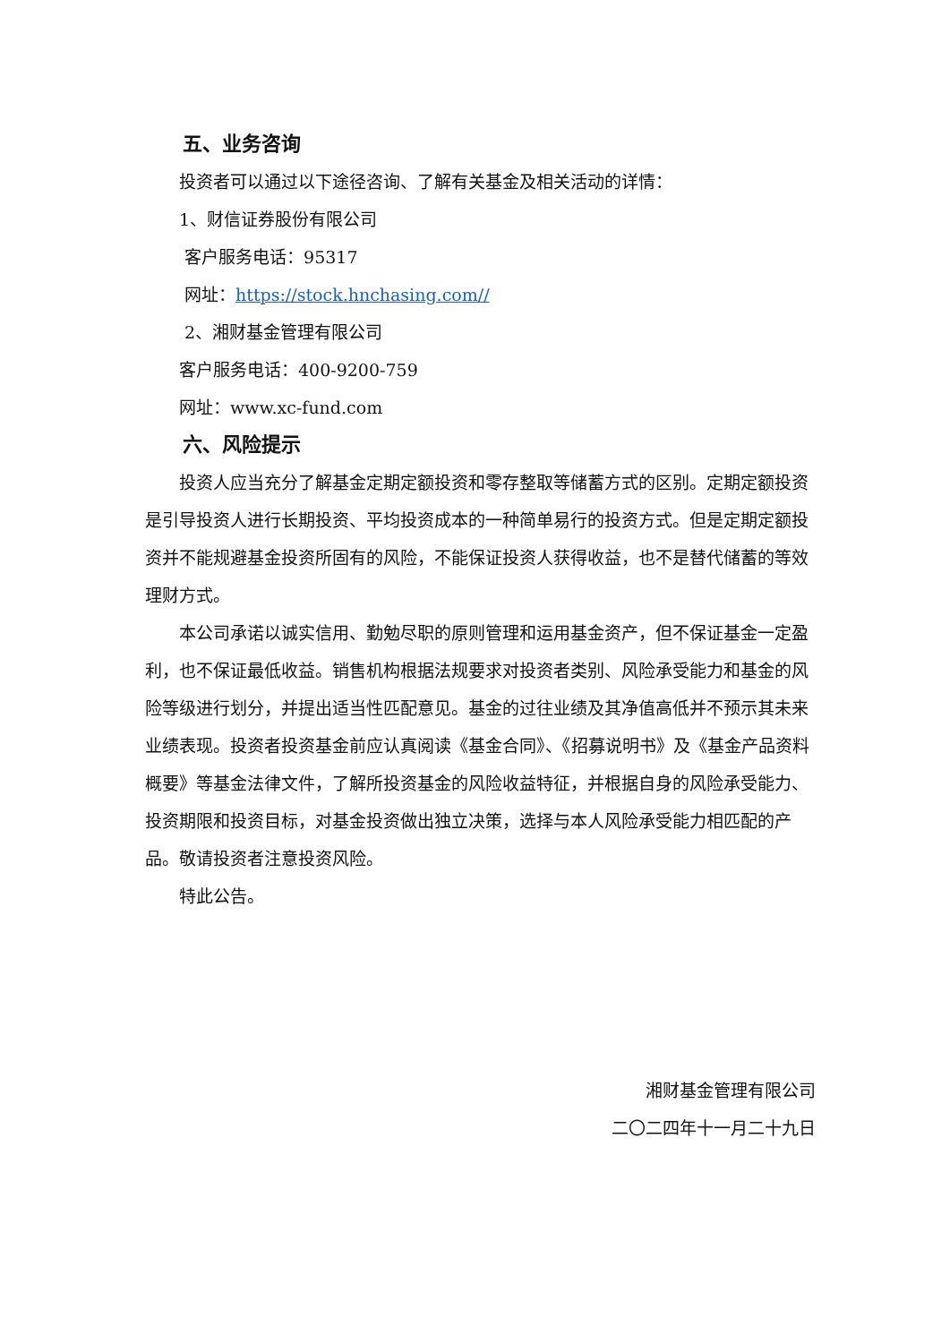五、业务咨询
投资者可以通过以下途径咨询、了解有关基金及相关活动的详情：
1、财信证券股份有限公司
客户服务电话：95317
网址：https://stock.hnchasing.com//
2、湘财基金管理有限公司
客户服务电话：400-9200-759
网址：www.xc-fund.com
六、风险提示
投资人应当充分了解基金定期定额投资和零存整取等储蓄方式的区别。定期定额投资是引导投资人进行长期投资、平均投资成本的一种简单易行的投资方式。但是定期定额投资并不能规避基金投资所固有的风险，不能保证投资人获得收益，也不是替代储蓄的等效理财方式。
本公司承诺以诚实信用、勤勉尽职的原则管理和运用基金资产，但不保证基金一定盈利，也不保证最低收益。销售机构根据法规要求对投资者类别、风险承受能力和基金的风险等级进行划分，并提出适当性匹配意见。基金的过往业绩及其净值高低并不预示其未来业绩表现。投资者投资基金前应认真阅读《基金合同》、《招募说明书》及《基金产品资料概要》等基金法律文件，了解所投资基金的风险收益特征，并根据自身的风险承受能力、投资期限和投资目标，对基金投资做出独立决策，选择与本人风险承受能力相匹配的产品。敬请投资者注意投资风险。
特此公告。
湘财基金管理有限公司
二〇二四年十一月二十九日